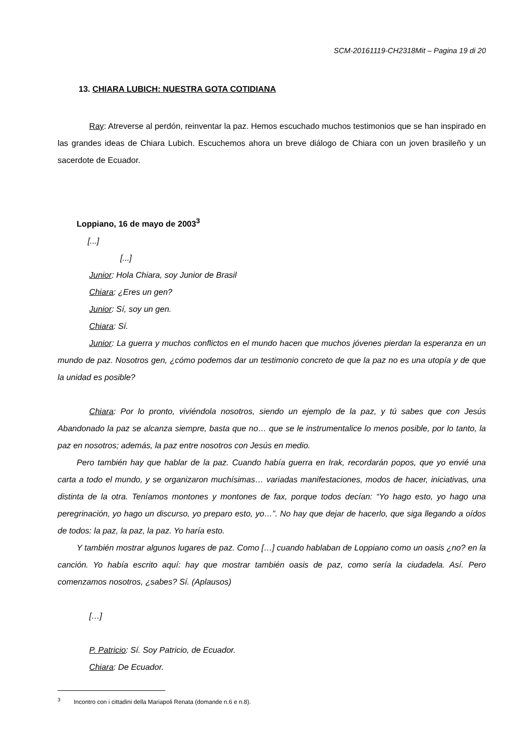SCM-20161119-CH2318Mit – Pagina 19 di 20
13. CHIARA LUBICH: NUESTRA GOTA COTIDIANA
Ray: Atreverse al perdón, reinventar la paz. Hemos escuchado muchos testimonios que se han inspirado en las grandes ideas de Chiara Lubich. Escuchemos ahora un breve diálogo de Chiara con un joven brasileño y un sacerdote de Ecuador.
Loppiano, 16 de mayo de 2003<sup>3</sup>
[...]
[...]
Junior: Hola Chiara, soy Junior de Brasil
Chiara: ¿Eres un gen?
Junior: Sí, soy un gen.
Chiara: Sí.
Junior: La guerra y muchos conflictos en el mundo hacen que muchos jóvenes pierdan la esperanza en un mundo de paz. Nosotros gen, ¿cómo podemos dar un testimonio concreto de que la paz no es una utopía y de que la unidad es posible?
Chiara: Por lo pronto, viviéndola nosotros, siendo un ejemplo de la paz, y tú sabes que con Jesús Abandonado la paz se alcanza siempre, basta que no… que se le instrumentalice lo menos posible, por lo tanto, la paz en nosotros; además, la paz entre nosotros con Jesús en medio.
Pero también hay que hablar de la paz. Cuando había guerra en Irak, recordarán popos, que yo envié una carta a todo el mundo, y se organizaron muchísimas… variadas manifestaciones, modos de hacer, iniciativas, una distinta de la otra. Teníamos montones y montones de fax, porque todos decían: “Yo hago esto, yo hago una peregrinación, yo hago un discurso, yo preparo esto, yo…”. No hay que dejar de hacerlo, que siga llegando a oídos de todos: la paz, la paz, la paz. Yo haría esto.
Y también mostrar algunos lugares de paz. Como […] cuando hablaban de Loppiano como un oasis ¿no? en la canción. Yo había escrito aquí: hay que mostrar también oasis de paz, como sería la ciudadela. Así. Pero comenzamos nosotros, ¿sabes? Sí. (Aplausos)
[…]
P. Patricio: Sí. Soy Patricio, de Ecuador.
Chiara: De Ecuador.
<sup>3</sup> Incontro con i cittadini della Mariapoli Renata (domande n.6 e n.8).